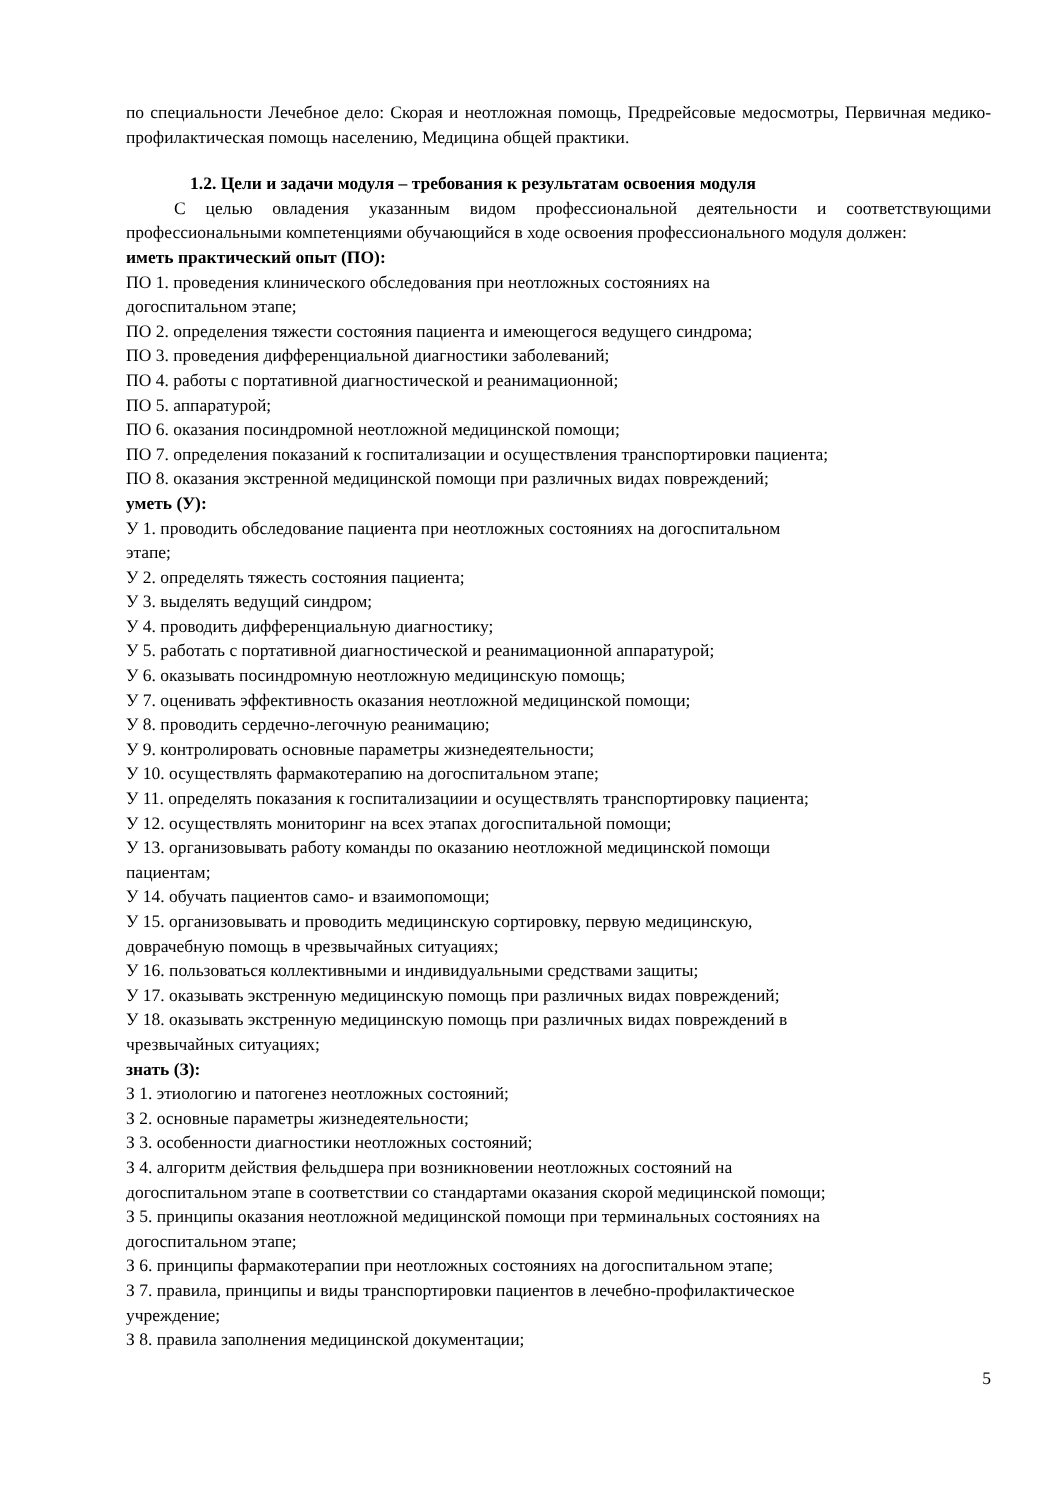по специальности Лечебное дело: Скорая и неотложная помощь, Предрейсовые медосмотры, Первичная медико-профилактическая помощь населению, Медицина общей практики.
1.2. Цели и задачи модуля – требования к результатам освоения модуля
С целью овладения указанным видом профессиональной деятельности и соответствующими профессиональными компетенциями обучающийся в ходе освоения профессионального модуля должен:
иметь практический опыт (ПО):
ПО 1. проведения клинического обследования при неотложных состояниях на
догоспитальном этапе;
ПО 2. определения тяжести состояния пациента и имеющегося ведущего синдрома;
ПО 3. проведения дифференциальной диагностики заболеваний;
ПО 4. работы с портативной диагностической и реанимационной;
ПО 5. аппаратурой;
ПО 6. оказания посиндромной неотложной медицинской помощи;
ПО 7. определения показаний к госпитализации и осуществления транспортировки пациента;
ПО 8. оказания экстренной медицинской помощи при различных видах повреждений;
уметь (У):
У 1. проводить обследование пациента при неотложных состояниях на догоспитальном
этапе;
У 2. определять тяжесть состояния пациента;
У 3. выделять ведущий синдром;
У 4. проводить дифференциальную диагностику;
У 5. работать с портативной диагностической и реанимационной аппаратурой;
У 6. оказывать посиндромную неотложную медицинскую помощь;
У 7. оценивать эффективность оказания неотложной медицинской помощи;
У 8. проводить сердечно-легочную реанимацию;
У 9. контролировать основные параметры жизнедеятельности;
У 10. осуществлять фармакотерапию на догоспитальном этапе;
У 11. определять показания к госпитализациии и осуществлять транспортировку пациента;
У 12. осуществлять мониторинг на всех этапах догоспитальной помощи;
У 13. организовывать работу команды по оказанию неотложной медицинской помощи
пациентам;
У 14. обучать пациентов само- и взаимопомощи;
У 15. организовывать и проводить медицинскую сортировку, первую медицинскую,
доврачебную помощь в чрезвычайных ситуациях;
У 16. пользоваться коллективными и индивидуальными средствами защиты;
У 17. оказывать экстренную медицинскую помощь при различных видах повреждений;
У 18. оказывать экстренную медицинскую помощь при различных видах повреждений в
чрезвычайных ситуациях;
знать (З):
З 1. этиологию и патогенез неотложных состояний;
З 2. основные параметры жизнедеятельности;
З 3. особенности диагностики неотложных состояний;
З 4. алгоритм действия фельдшера при возникновении неотложных состояний на
догоспитальном этапе в соответствии со стандартами оказания скорой медицинской помощи;
З 5. принципы оказания неотложной медицинской помощи при терминальных состояниях на
догоспитальном этапе;
З 6. принципы фармакотерапии при неотложных состояниях на догоспитальном этапе;
З 7. правила, принципы и виды транспортировки пациентов в лечебно-профилактическое
учреждение;
З 8. правила заполнения медицинской документации;
5